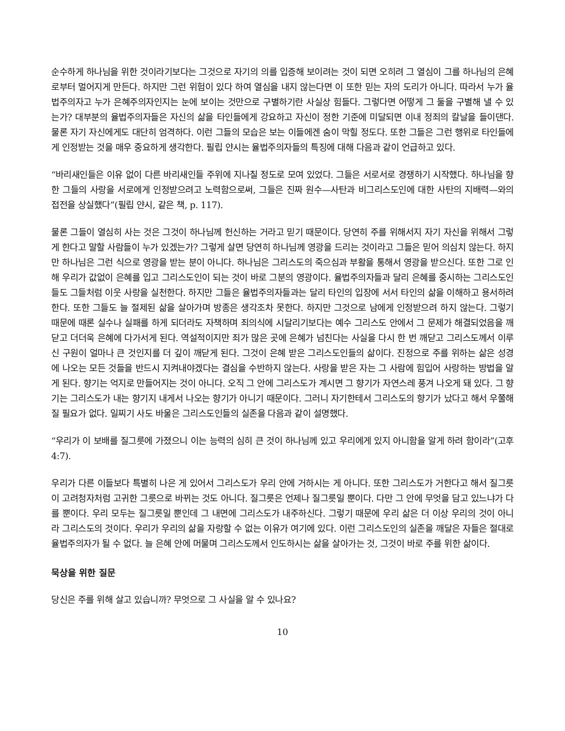순수하게 하나님을 위한 것이라기보다는 그것으로 자기의 의를 입증해 보이려는 것이 되면 오히려 그 열심이 그를 하나님의 은혜로부터 멀어지게 만든다. 하지만 그런 위험이 있다 하여 열심을 내지 않는다면 이 또한 믿는 자의 도리가 아니다. 따라서 누가 율법주의자고 누가 은혜주의자인지는 눈에 보이는 것만으로 구별하기란 사실상 힘들다. 그렇다면 어떻게 그 둘을 구별해 낼 수 있는가? 대부분의 율법주의자들은 자신의 삶을 타인들에게 강요하고 자신이 정한 기준에 미달되면 이내 정죄의 칼날을 들이댄다. 물론 자기 자신에게도 대단히 엄격하다. 이런 그들의 모습은 보는 이들에겐 숨이 막힐 정도다. 또한 그들은 그런 행위로 타인들에게 인정받는 것을 매우 중요하게 생각한다. 필립 얀시는 율법주의자들의 특징에 대해 다음과 같이 언급하고 있다.
“바리새인들은 이유 없이 다른 바리새인들 주위에 지나칠 정도로 모여 있었다. 그들은 서로서로 경쟁하기 시작했다. 하나님을 향한 그들의 사랑을 서로에게 인정받으려고 노력함으로써, 그들은 진짜 원수—사탄과 비그리스도인에 대한 사탄의 지배력—와의 접전을 상실했다”(필립 얀시, 같은 책, p. 117).
물론 그들이 열심히 사는 것은 그것이 하나님께 헌신하는 거라고 믿기 때문이다. 당연히 주를 위해서지 자기 자신을 위해서 그렇게 한다고 말할 사람들이 누가 있겠는가? 그렇게 살면 당연히 하나님께 영광을 드리는 것이라고 그들은 믿어 의심치 않는다. 하지만 하나님은 그런 식으로 영광을 받는 분이 아니다. 하나님은 그리스도의 죽으심과 부활을 통해서 영광을 받으신다. 또한 그로 인해 우리가 값없이 은혜를 입고 그리스도인이 되는 것이 바로 그분의 영광이다. 율법주의자들과 달리 은혜를 중시하는 그리스도인들도 그들처럼 이웃 사랑을 실천한다. 하지만 그들은 율법주의자들과는 달리 타인의 입장에 서서 타인의 삶을 이해하고 용서하려 한다. 또한 그들도 늘 절제된 삶을 살아가며 방종은 생각조차 못한다. 하지만 그것으로 남에게 인정받으려 하지 않는다. 그렇기 때문에 때론 실수나 실패를 하게 되더라도 자책하며 죄의식에 시달리기보다는 예수 그리스도 안에서 그 문제가 해결되었음을 깨닫고 더더욱 은혜에 다가서게 된다. 역설적이지만 죄가 많은 곳에 은혜가 넘친다는 사실을 다시 한 번 깨닫고 그리스도께서 이루신 구원이 얼마나 큰 것인지를 더 깊이 깨닫게 된다. 그것이 은혜 받은 그리스도인들의 삶이다. 진정으로 주를 위하는 삶은 성경에 나오는 모든 것들을 반드시 지켜내야겠다는 결심을 수반하지 않는다. 사랑을 받은 자는 그 사람에 힘입어 사랑하는 방법을 알게 된다. 향기는 억지로 만들어지는 것이 아니다. 오직 그 안에 그리스도가 계시면 그 향기가 자연스레 풍겨 나오게 돼 있다. 그 향기는 그리스도가 내는 향기지 내게서 나오는 향기가 아니기 때문이다. 그러니 자기한테서 그리스도의 향기가 났다고 해서 우쭐해질 필요가 없다. 일찌기 사도 바울은 그리스도인들의 실존을 다음과 같이 설명했다.
“우리가 이 보배를 질그릇에 가졌으니 이는 능력의 심히 큰 것이 하나님께 있고 우리에게 있지 아니함을 알게 하려 함이라”(고후 4:7).
우리가 다른 이들보다 특별히 나은 게 있어서 그리스도가 우리 안에 거하시는 게 아니다. 또한 그리스도가 거한다고 해서 질그릇이 고려청자처럼 고귀한 그릇으로 바뀌는 것도 아니다. 질그릇은 언제나 질그릇일 뿐이다. 다만 그 안에 무엇을 담고 있느냐가 다를 뿐이다. 우리 모두는 질그릇일 뿐인데 그 내면에 그리스도가 내주하신다. 그렇기 때문에 우리 삶은 더 이상 우리의 것이 아니라 그리스도의 것이다. 우리가 우리의 삶을 자랑할 수 없는 이유가 여기에 있다. 이런 그리스도인의 실존을 깨달은 자들은 절대로 율법주의자가 될 수 없다. 늘 은혜 안에 머물며 그리스도께서 인도하시는 삶을 살아가는 것, 그것이 바로 주를 위한 삶이다.
묵상을 위한 질문
당신은 주를 위해 살고 있습니까? 무엇으로 그 사실을 알 수 있나요?
10